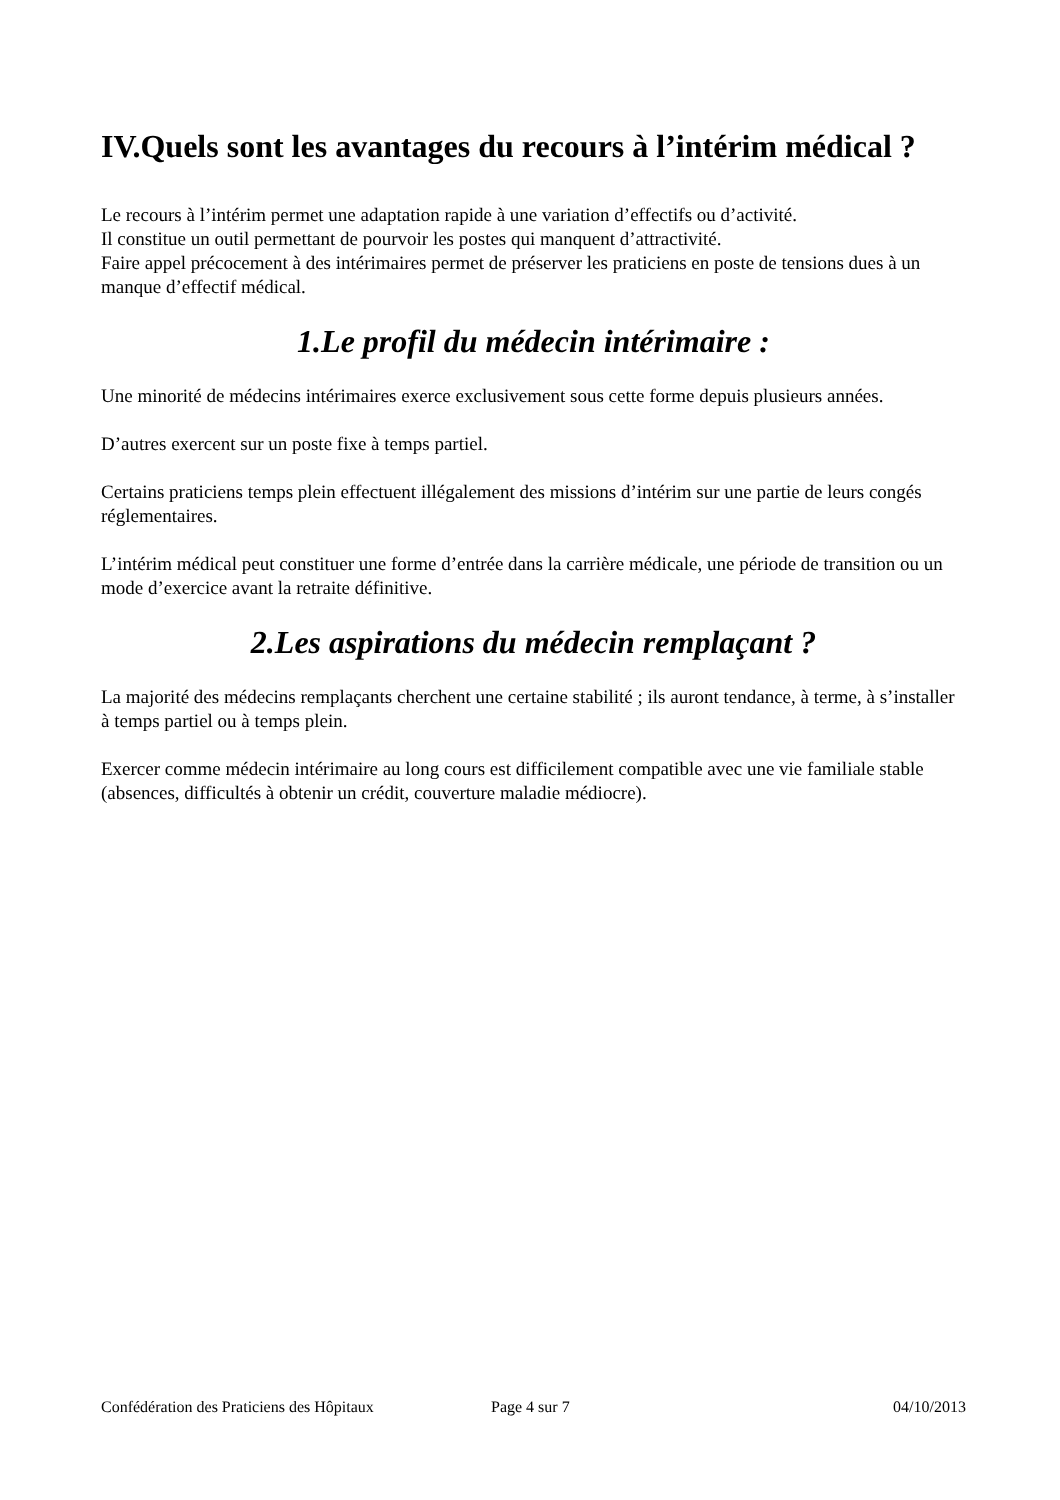IV.Quels sont les avantages du recours à l’intérim médical ?
Le recours à l’intérim permet une adaptation rapide à une variation d’effectifs ou d’activité.
Il constitue un outil permettant de pourvoir les postes qui manquent d’attractivité.
Faire appel précocement à des intérimaires permet de préserver les praticiens en poste de tensions dues à un manque d’effectif médical.
1.Le profil du médecin intérimaire :
Une minorité de médecins intérimaires exerce exclusivement sous cette forme depuis plusieurs années.
D’autres exercent sur un poste fixe à temps partiel.
Certains praticiens temps plein effectuent illégalement des missions d’intérim sur une partie de leurs congés réglementaires.
L’intérim médical peut constituer une forme d’entrée dans la carrière médicale, une période de transition ou un mode d’exercice avant la retraite définitive.
2.Les aspirations du médecin remplaçant ?
La majorité des médecins remplaçants cherchent une certaine stabilité ; ils auront tendance, à terme, à s’installer à temps partiel ou à temps plein.
Exercer comme médecin intérimaire au long cours est difficilement compatible avec une vie familiale stable (absences, difficultés à obtenir un crédit, couverture maladie médiocre).
Confédération des Praticiens des Hôpitaux Page 4 sur 7 04/10/2013